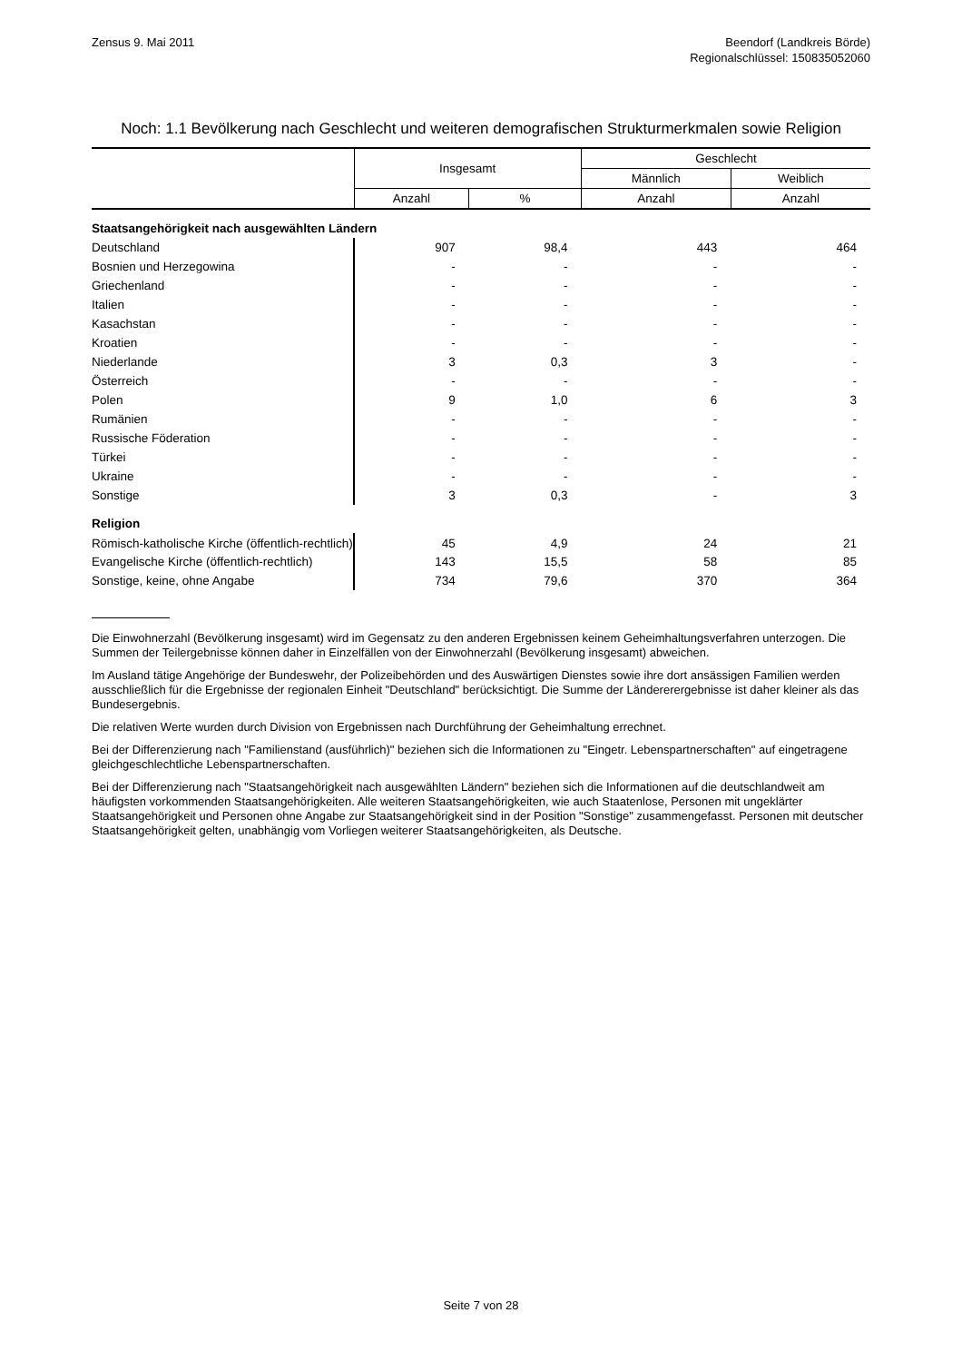Zensus 9. Mai 2011 Beendorf (Landkreis Börde)
Regionalschlüssel: 150835052060
Noch: 1.1 Bevölkerung nach Geschlecht und weiteren demografischen Strukturmerkmalen sowie Religion
| | Insgesamt | | Geschlecht | |
| --- | --- | --- | --- | --- |
| | | | Männlich | Weiblich |
| | Anzahl | % | Anzahl | Anzahl |
| Staatsangehörigkeit nach ausgewählten Ländern | | | | |
| Deutschland | 907 | 98,4 | 443 | 464 |
| Bosnien und Herzegowina | - | - | - | - |
| Griechenland | - | - | - | - |
| Italien | - | - | - | - |
| Kasachstan | - | - | - | - |
| Kroatien | - | - | - | - |
| Niederlande | 3 | 0,3 | 3 | - |
| Österreich | - | - | - | - |
| Polen | 9 | 1,0 | 6 | 3 |
| Rumänien | - | - | - | - |
| Russische Föderation | - | - | - | - |
| Türkei | - | - | - | - |
| Ukraine | - | - | - | - |
| Sonstige | 3 | 0,3 | - | 3 |
| Religion | | | | |
| Römisch-katholische Kirche (öffentlich-rechtlich) | 45 | 4,9 | 24 | 21 |
| Evangelische Kirche (öffentlich-rechtlich) | 143 | 15,5 | 58 | 85 |
| Sonstige, keine, ohne Angabe | 734 | 79,6 | 370 | 364 |
Die Einwohnerzahl (Bevölkerung insgesamt) wird im Gegensatz zu den anderen Ergebnissen keinem Geheimhaltungsverfahren unterzogen. Die Summen der Teilergebnisse können daher in Einzelfällen von der Einwohnerzahl (Bevölkerung insgesamt) abweichen.
Im Ausland tätige Angehörige der Bundeswehr, der Polizeibehörden und des Auswärtigen Dienstes sowie ihre dort ansässigen Familien werden ausschließlich für die Ergebnisse der regionalen Einheit "Deutschland" berücksichtigt. Die Summe der Ländererergebnisse ist daher kleiner als das Bundesergebnis.
Die relativen Werte wurden durch Division von Ergebnissen nach Durchführung der Geheimhaltung errechnet.
Bei der Differenzierung nach "Familienstand (ausführlich)" beziehen sich die Informationen zu "Eingetr. Lebenspartnerschaften" auf eingetragene gleichgeschlechtliche Lebenspartnerschaften.
Bei der Differenzierung nach "Staatsangehörigkeit nach ausgewählten Ländern" beziehen sich die Informationen auf die deutschlandweit am häufigsten vorkommenden Staatsangehörigkeiten. Alle weiteren Staatsangehörigkeiten, wie auch Staatenlose, Personen mit ungeklärter Staatsangehörigkeit und Personen ohne Angabe zur Staatsangehörigkeit sind in der Position "Sonstige" zusammengefasst. Personen mit deutscher Staatsangehörigkeit gelten, unabhängig vom Vorliegen weiterer Staatsangehörigkeiten, als Deutsche.
Seite 7 von 28